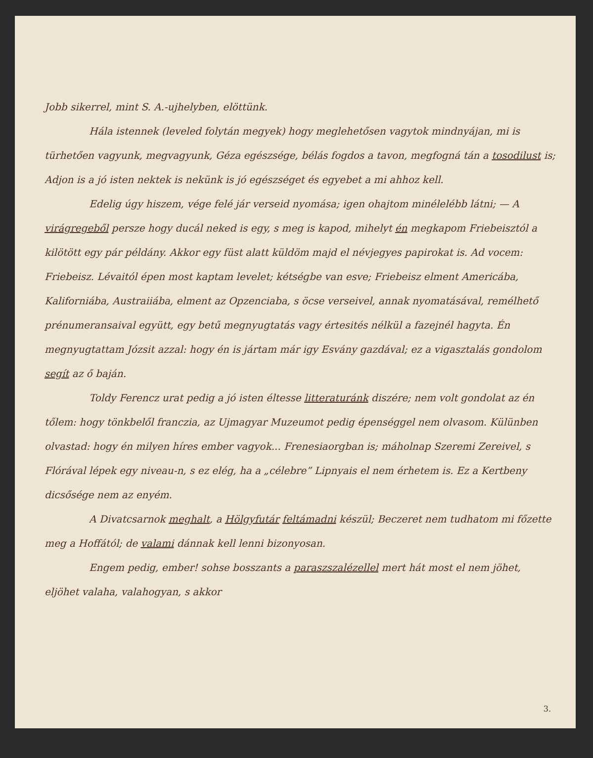Jobb sikerrel, mint S. A.-ujhelyben, elöttünk.
Hála istennek (leveled folytán megyek) hogy meglehetősen vagytok mindnyájan, mi is türhetően vagyunk, megvagyunk, Géza egészsége, bélás fogdos a tavon, megfogná tán a tosodilust is; Adjon is a jó isten nektek is nekünk is jó egészséget és egyebet a mi ahhoz kell.
Edelig úgy hiszem, vége felé jár verseid nyomása; igen ohajtom minélelébb látni; — A virágregeből persze hogy ducál neked is egy, s meg is kapod, mihelyt én megkapom Friebeisztól a kilötött egy pár példány. Akkor egy füst alatt küldöm majd el névjegyes papirokat is. Ad vocem: Friebeisz. Lévaitól épen most kaptam levelet; kétségbe van esve; Friebeisz elment Americába, Kaliforniába, Austraiiába, elment az Opzenciaba, s öcse verseivel, annak nyomatásával, remélhető prénumeransaival együtt, egy betű megnyugtatás vagy értesités nélkül a fazejnél hagyta. Én megnyugtattam Józsit azzal: hogy én is jártam már igy Esvány gazdával; ez a vigasztalás gondolom segít az ő baján.
Toldy Ferencz urat pedig a jó isten éltesse litteraturánk diszére; nem volt gondolat az én tőlem: hogy tönkbelől franczia, az Ujmagyar Muzeumot pedig épenséggel nem olvasom. Külünben olvastad: hogy én milyen híres ember vagyok... Frenesiaorgban is; máholnap Szeremi Zereivel, s Flórával lépek egy niveau-n, s ez elég, ha a „célebre” Lipnyais el nem érhetem is. Ez a Kertbeny dicsősége nem az enyém.
A Divatcsarnok meghalt, a Hölgyfutár feltámadni készül; Beczeret nem tudhatom mi főzette meg a Hoffától; de valami dánnak kell lenni bizonyosan.
Engem pedig, ember! sohse bosszants a paraszszalézellel mert hát most el nem jöhet, eljöhet valaha, valahogyan, s akkor
3.